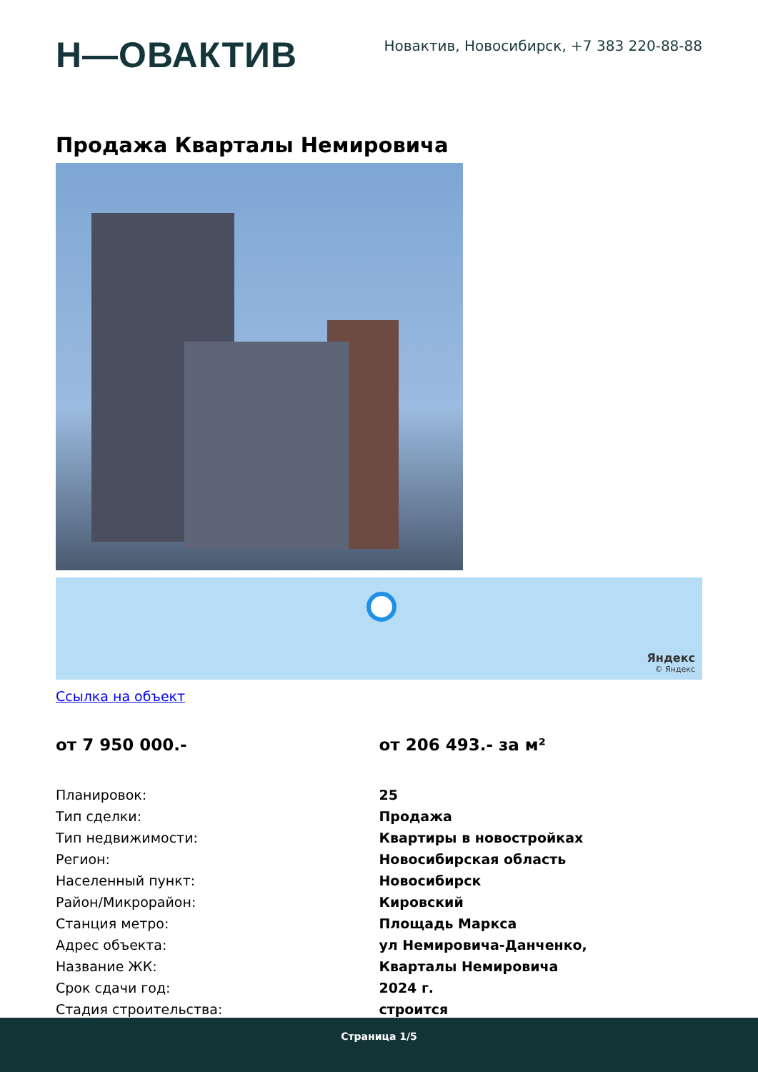Н—ОВАКТИВ
Новактив, Новосибирск, +7 383 220-88-88
Продажа Кварталы Немировича
Яндекс
© Яндекс
Ссылка на объект
от 7 950 000.- от 206 493.- за м²
| Планировок: | 25 |
| Тип сделки: | Продажа |
| Тип недвижимости: | Квартиры в новостройках |
| Регион: | Новосибирская область |
| Населенный пункт: | Новосибирск |
| Район/Микрорайон: | Кировский |
| Станция метро: | Площадь Маркса |
| Адрес объекта: | ул Немировича-Данченко, |
| Название ЖК: | Кварталы Немировича |
| Срок сдачи год: | 2024 г. |
| Стадия строительства: | строится |
Страница 1/5